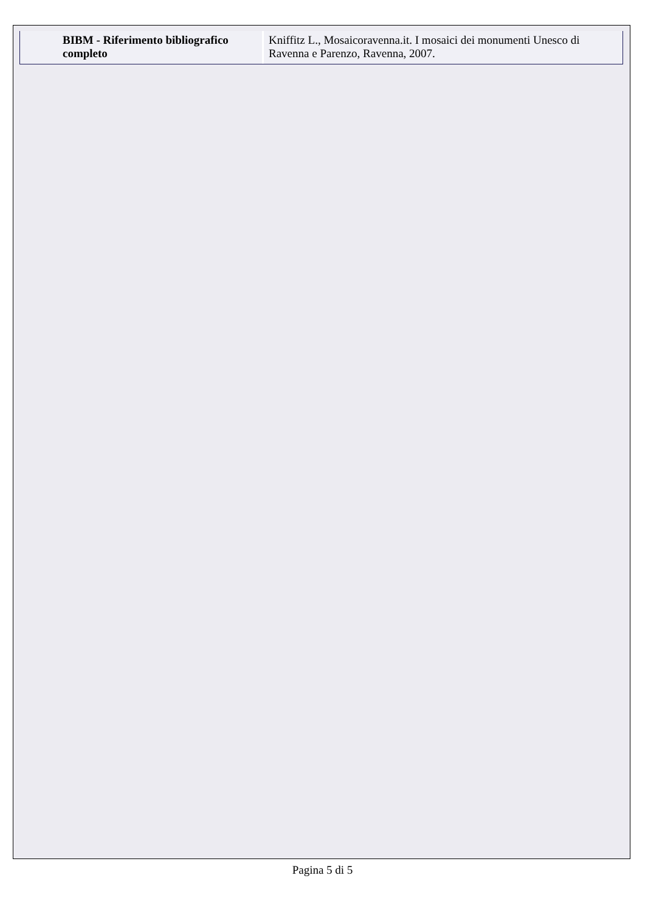| BIBM - Riferimento bibliografico completo | Kniffitz L., Mosaicoravenna.it. I mosaici dei monumenti Unesco di Ravenna e Parenzo, Ravenna, 2007. |
Pagina 5 di 5